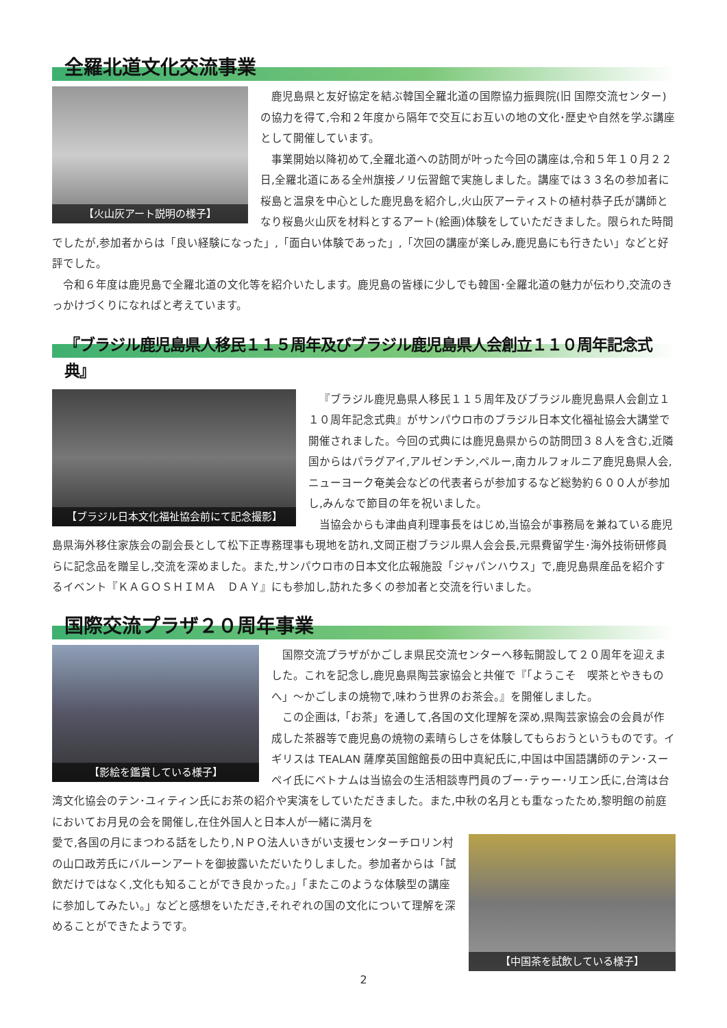全羅北道文化交流事業
【火山灰アート説明の様子】
鹿児島県と友好協定を結ぶ韓国全羅北道の国際協力振興院(旧 国際交流センター)の協力を得て,令和２年度から隔年で交互にお互いの地の文化･歴史や自然を学ぶ講座として開催しています。
事業開始以降初めて,全羅北道への訪問が叶った今回の講座は,令和５年１０月２２日,全羅北道にある全州旗接ノリ伝習館で実施しました。講座では３３名の参加者に桜島と温泉を中心とした鹿児島を紹介し,火山灰アーティストの植村恭子氏が講師となり桜島火山灰を材料とするアート(絵画)体験をしていただきました。限られた時間でしたが,参加者からは「良い経験になった」,「面白い体験であった」,「次回の講座が楽しみ,鹿児島にも行きたい」などと好評でした。
令和６年度は鹿児島で全羅北道の文化等を紹介いたします。鹿児島の皆様に少しでも韓国･全羅北道の魅力が伝わり,交流のきっかけづくりになればと考えています。
『ブラジル鹿児島県人移民１１５周年及びブラジル鹿児島県人会創立１１０周年記念式典』
【ブラジル日本文化福祉協会前にて記念撮影】
『ブラジル鹿児島県人移民１１５周年及びブラジル鹿児島県人会創立１１０周年記念式典』がサンパウロ市のブラジル日本文化福祉協会大講堂で開催されました。今回の式典には鹿児島県からの訪問団３８人を含む,近隣国からはパラグアイ,アルゼンチン,ペルー,南カルフォルニア鹿児島県人会,ニューヨーク奄美会などの代表者らが参加するなど総勢約６００人が参加し,みんなで節目の年を祝いました。
当協会からも津曲貞利理事長をはじめ,当協会が事務局を兼ねている鹿児島県海外移住家族会の副会長として松下正専務理事も現地を訪れ,文岡正樹ブラジル県人会会長,元県費留学生･海外技術研修員らに記念品を贈呈し,交流を深めました。また,サンパウロ市の日本文化広報施設「ジャパンハウス」で,鹿児島県産品を紹介するイベント『ＫＡＧＯＳＨＩＭＡ　ＤＡＹ』にも参加し,訪れた多くの参加者と交流を行いました。
国際交流プラザ２０周年事業
【影絵を鑑賞している様子】
国際交流プラザがかごしま県民交流センターへ移転開設して２０周年を迎えました。これを記念し,鹿児島県陶芸家協会と共催で『「ようこそ　喫茶とやきものへ」～かごしまの焼物で,味わう世界のお茶会。』を開催しました。
この企画は,「お茶」を通して,各国の文化理解を深め,県陶芸家協会の会員が作成した茶器等で鹿児島の焼物の素晴らしさを体験してもらおうというものです。イギリスは TEALAN 薩摩英国館館長の田中真紀氏に,中国は中国語講師のテン･スーペイ氏にベトナムは当協会の生活相談専門員のブー･テゥー･リエン氏に,台湾は台湾文化協会のテン･ユィティン氏にお茶の紹介や実演をしていただきました。また,中秋の名月とも重なったため,黎明館の前庭においてお月見の会を開催し,在住外国人と日本人が一緒に満月を
【中国茶を試飲している様子】
愛で,各国の月にまつわる話をしたり,ＮＰＯ法人いきがい支援センターチロリン村の山口政芳氏にバルーンアートを御披露いただいたりしました。参加者からは「試飲だけではなく,文化も知ることができ良かった。」「またこのような体験型の講座に参加してみたい。」などと感想をいただき,それぞれの国の文化について理解を深めることができたようです。
2